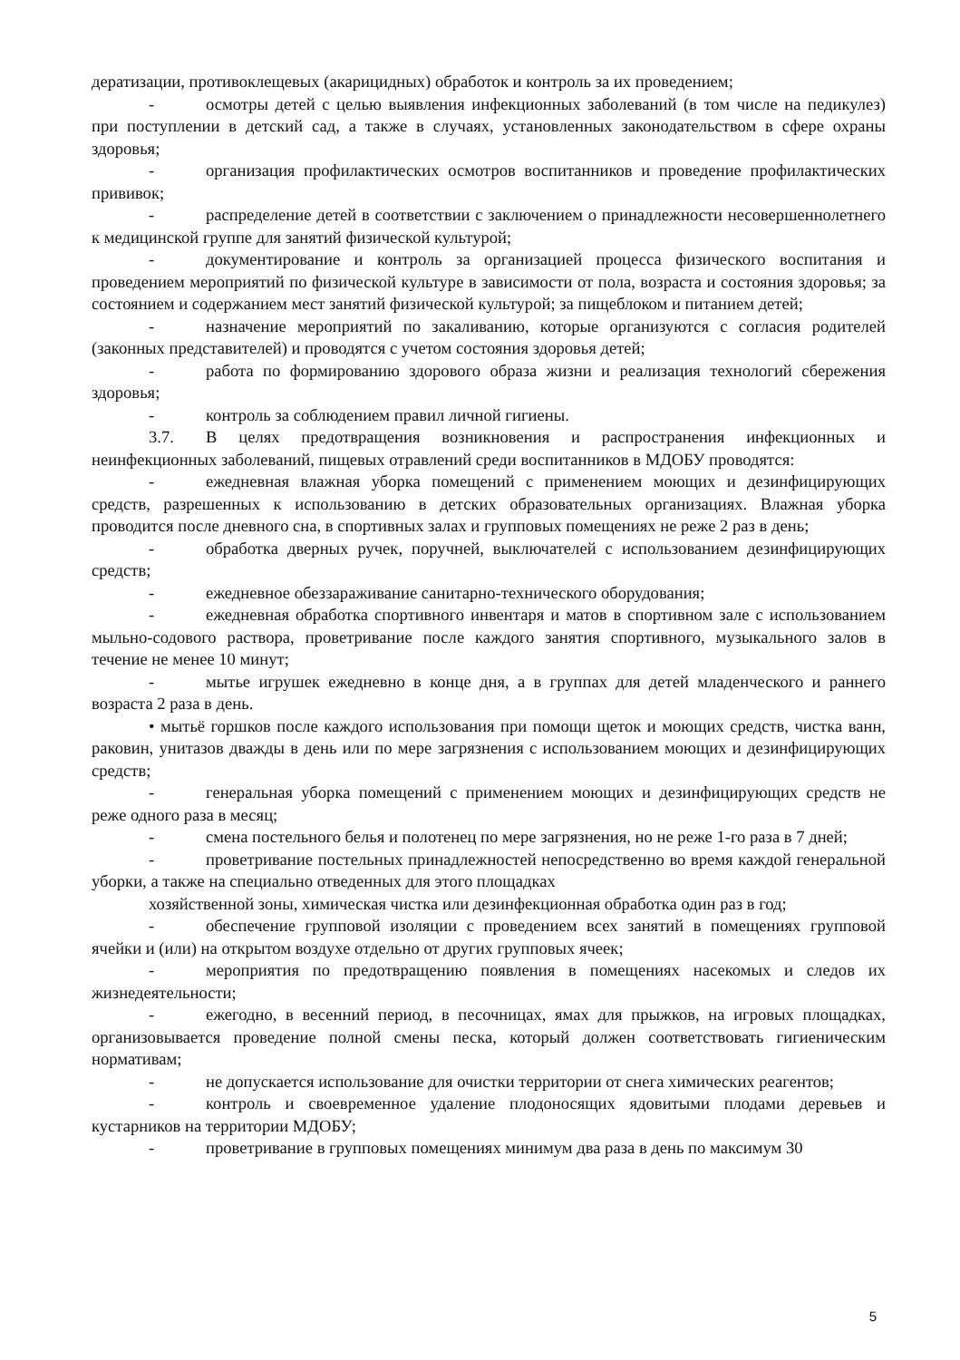дератизации, противоклещевых (акарицидных) обработок и контроль за их проведением;
- осмотры детей с целью выявления инфекционных заболеваний (в том числе на педикулез) при поступлении в детский сад, а также в случаях, установленных законодательством в сфере охраны здоровья;
- организация профилактических осмотров воспитанников и проведение профилактических прививок;
- распределение детей в соответствии с заключением о принадлежности несовершеннолетнего к медицинской группе для занятий физической культурой;
- документирование и контроль за организацией процесса физического воспитания и проведением мероприятий по физической культуре в зависимости от пола, возраста и состояния здоровья; за состоянием и содержанием мест занятий физической культурой; за пищеблоком и питанием детей;
- назначение мероприятий по закаливанию, которые организуются с согласия родителей (законных представителей) и проводятся с учетом состояния здоровья детей;
- работа по формированию здорового образа жизни и реализация технологий сбережения здоровья;
- контроль за соблюдением правил личной гигиены.
3.7. В целях предотвращения возникновения и распространения инфекционных и неинфекционных заболеваний, пищевых отравлений среди воспитанников в МДОБУ проводятся:
- ежедневная влажная уборка помещений с применением моющих и дезинфицирующих средств, разрешенных к использованию в детских образовательных организациях. Влажная уборка проводится после дневного сна, в спортивных залах и групповых помещениях не реже 2 раз в день;
- обработка дверных ручек, поручней, выключателей с использованием дезинфицирующих средств;
- ежедневное обеззараживание санитарно-технического оборудования;
- ежедневная обработка спортивного инвентаря и матов в спортивном зале с использованием мыльно-содового раствора, проветривание после каждого занятия спортивного, музыкального залов в течение не менее 10 минут;
- мытье игрушек ежедневно в конце дня, а в группах для детей младенческого и раннего возраста 2 раза в день.
• мытьё горшков после каждого использования при помощи щеток и моющих средств, чистка ванн, раковин, унитазов дважды в день или по мере загрязнения с использованием моющих и дезинфицирующих средств;
- генеральная уборка помещений с применением моющих и дезинфицирующих средств не реже одного раза в месяц;
- смена постельного белья и полотенец по мере загрязнения, но не реже 1-го раза в 7 дней;
- проветривание постельных принадлежностей непосредственно во время каждой генеральной уборки, а также на специально отведенных для этого площадках
хозяйственной зоны, химическая чистка или дезинфекционная обработка один раз в год;
- обеспечение групповой изоляции с проведением всех занятий в помещениях групповой ячейки и (или) на открытом воздухе отдельно от других групповых ячеек;
- мероприятия по предотвращению появления в помещениях насекомых и следов их жизнедеятельности;
- ежегодно, в весенний период, в песочницах, ямах для прыжков, на игровых площадках, организовывается проведение полной смены песка, который должен соответствовать гигиеническим нормативам;
- не допускается использование для очистки территории от снега химических реагентов;
- контроль и своевременное удаление плодоносящих ядовитыми плодами деревьев и кустарников на территории МДОБУ;
- проветривание в групповых помещениях минимум два раза в день по максимум 30
5